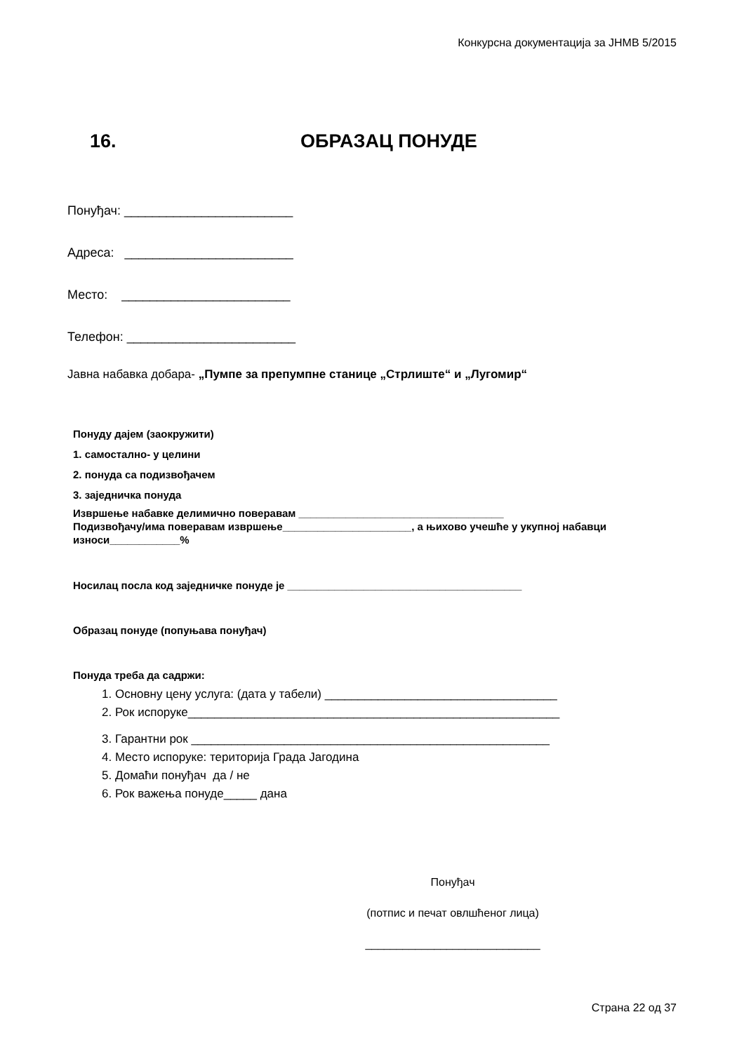Конкурсна документација за ЈНМВ 5/2015
16. ОБРАЗАЦ ПОНУДЕ
Понуђач: ________________________
Адреса: ________________________
Место: ________________________
Телефон: ________________________
Јавна набавка добара- „Пумпе за препумпне станице „Стрлиште“ и „Лугомир“
Понуду дајем (заокружити)
1. самостално- у целини
2. понуда са подизвођачем
3. заједничка понуда
Извршење набавке делимично поверавам ___________________________________
Подизвођачу/има поверавам извршење______________________, а њихово учешће у укупној набавци износи____________%
Носилац посла код заједничке понуде је ________________________________________
Образац понуде (попуњава понуђач)
Понуда треба да садржи:
1. Основну цену услуга: (дата у табели) ___________________________________
2. Рок испоруке________________________________________________________
3. Гарантни рок ______________________________________________________
4. Место испоруке: територија Града Јагодина
5. Домаћи понуђач да / не
6. Рок важења понуде_____ дана
Понуђач
(потпис и печат овлшћеног лица)
____________________________
Страна 22 од 37